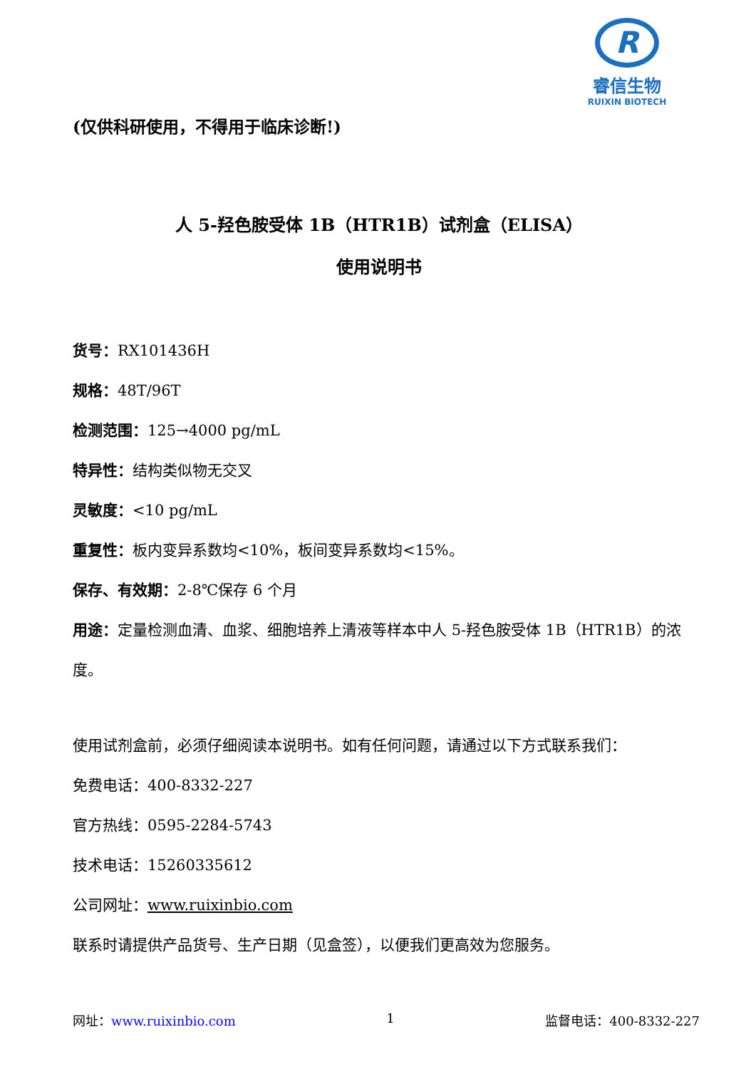R
睿信生物
RUIXIN BIOTECH
(仅供科研使用，不得用于临床诊断!)
人 5-羟色胺受体 1B（HTR1B）试剂盒（ELISA）
使用说明书
货号：RX101436H
规格：48T/96T
检测范围：125→4000 pg/mL
特异性：结构类似物无交叉
灵敏度：<10 pg/mL
重复性：板内变异系数均<10%，板间变异系数均<15%。
保存、有效期：2-8℃保存 6 个月
用途：定量检测血清、血浆、细胞培养上清液等样本中人 5-羟色胺受体 1B（HTR1B）的浓度。
使用试剂盒前，必须仔细阅读本说明书。如有任何问题，请通过以下方式联系我们：
免费电话：400-8332-227
官方热线：0595-2284-5743
技术电话：15260335612
公司网址：www.ruixinbio.com
联系时请提供产品货号、生产日期（见盒签），以便我们更高效为您服务。
网址：www.ruixinbio.com 1 监督电话：400-8332-227